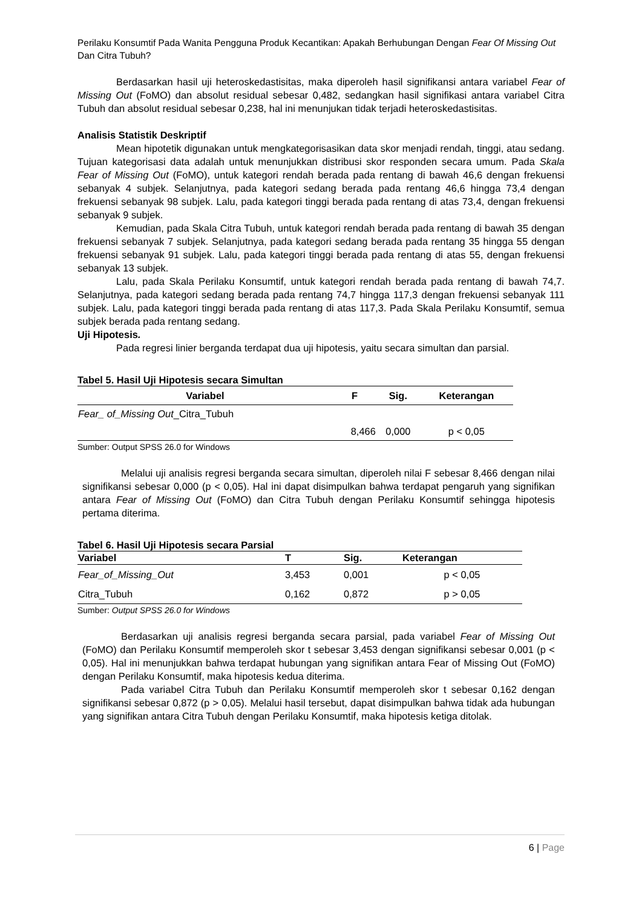Perilaku Konsumtif Pada Wanita Pengguna Produk Kecantikan: Apakah Berhubungan Dengan Fear Of Missing Out Dan Citra Tubuh?
Berdasarkan hasil uji heteroskedastisitas, maka diperoleh hasil signifikansi antara variabel Fear of Missing Out (FoMO) dan absolut residual sebesar 0,482, sedangkan hasil signifikasi antara variabel Citra Tubuh dan absolut residual sebesar 0,238, hal ini menunjukan tidak terjadi heteroskedastisitas.
Analisis Statistik Deskriptif
Mean hipotetik digunakan untuk mengkategorisasikan data skor menjadi rendah, tinggi, atau sedang. Tujuan kategorisasi data adalah untuk menunjukkan distribusi skor responden secara umum. Pada Skala Fear of Missing Out (FoMO), untuk kategori rendah berada pada rentang di bawah 46,6 dengan frekuensi sebanyak 4 subjek. Selanjutnya, pada kategori sedang berada pada rentang 46,6 hingga 73,4 dengan frekuensi sebanyak 98 subjek. Lalu, pada kategori tinggi berada pada rentang di atas 73,4, dengan frekuensi sebanyak 9 subjek.
Kemudian, pada Skala Citra Tubuh, untuk kategori rendah berada pada rentang di bawah 35 dengan frekuensi sebanyak 7 subjek. Selanjutnya, pada kategori sedang berada pada rentang 35 hingga 55 dengan frekuensi sebanyak 91 subjek. Lalu, pada kategori tinggi berada pada rentang di atas 55, dengan frekuensi sebanyak 13 subjek.
Lalu, pada Skala Perilaku Konsumtif, untuk kategori rendah berada pada rentang di bawah 74,7. Selanjutnya, pada kategori sedang berada pada rentang 74,7 hingga 117,3 dengan frekuensi sebanyak 111 subjek. Lalu, pada kategori tinggi berada pada rentang di atas 117,3. Pada Skala Perilaku Konsumtif, semua subjek berada pada rentang sedang.
Uji Hipotesis.
Pada regresi linier berganda terdapat dua uji hipotesis, yaitu secara simultan dan parsial.
Tabel 5. Hasil Uji Hipotesis secara Simultan
| Variabel | F | Sig. | Keterangan |
| --- | --- | --- | --- |
| Fear_ of_Missing Out _Citra_Tubuh | | | |
| | 8,466 | 0,000 | p < 0,05 |
Sumber: Output SPSS 26.0 for Windows
Melalui uji analisis regresi berganda secara simultan, diperoleh nilai F sebesar 8,466 dengan nilai signifikansi sebesar 0,000 (p < 0,05). Hal ini dapat disimpulkan bahwa terdapat pengaruh yang signifikan antara Fear of Missing Out (FoMO) dan Citra Tubuh dengan Perilaku Konsumtif sehingga hipotesis pertama diterima.
Tabel 6. Hasil Uji Hipotesis secara Parsial
| Variabel | T | Sig. | Keterangan |
| --- | --- | --- | --- |
| Fear_of_Missing_Out | 3,453 | 0,001 | p < 0,05 |
| Citra_Tubuh | 0,162 | 0,872 | p > 0,05 |
Sumber: Output SPSS 26.0 for Windows
Berdasarkan uji analisis regresi berganda secara parsial, pada variabel Fear of Missing Out (FoMO) dan Perilaku Konsumtif memperoleh skor t sebesar 3,453 dengan signifikansi sebesar 0,001 (p < 0,05). Hal ini menunjukkan bahwa terdapat hubungan yang signifikan antara Fear of Missing Out (FoMO) dengan Perilaku Konsumtif, maka hipotesis kedua diterima.
Pada variabel Citra Tubuh dan Perilaku Konsumtif memperoleh skor t sebesar 0,162 dengan signifikansi sebesar 0,872 (p > 0,05). Melalui hasil tersebut, dapat disimpulkan bahwa tidak ada hubungan yang signifikan antara Citra Tubuh dengan Perilaku Konsumtif, maka hipotesis ketiga ditolak.
6 | Page